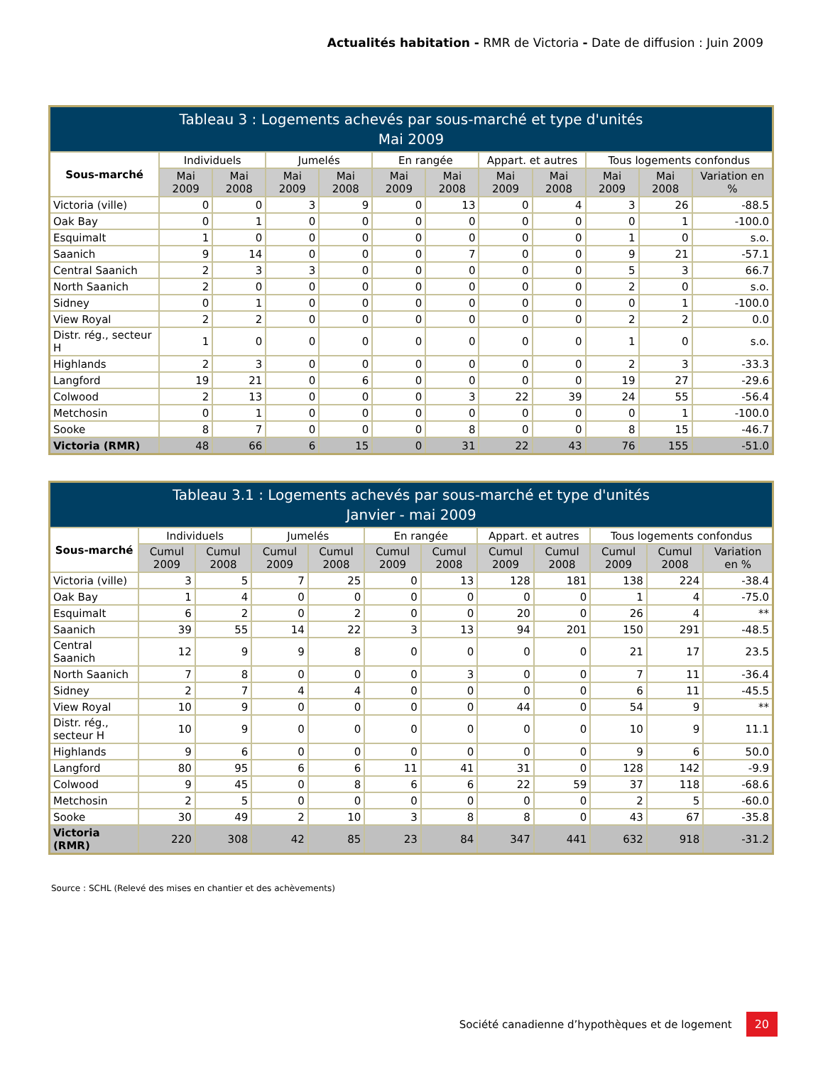Actualités habitation - RMR de Victoria - Date de diffusion : Juin 2009
| Tableau 3 : Logements achevés par sous-marché et type d'unités Mai 2009 | | | | | | | | | | | |
| --- | --- | --- | --- | --- | --- | --- | --- | --- | --- | --- | --- |
| Sous-marché | Individuels | | Jumelés | | En rangée | | Appart. et autres | | Tous logements confondus | | |
| | Mai 2009 | Mai 2008 | Mai 2009 | Mai 2008 | Mai 2009 | Mai 2008 | Mai 2009 | Mai 2008 | Mai 2009 | Mai 2008 | Variation en % |
| Victoria (ville) | 0 | 0 | 3 | 9 | 0 | 13 | 0 | 4 | 3 | 26 | -88.5 |
| Oak Bay | 0 | 1 | 0 | 0 | 0 | 0 | 0 | 0 | 0 | 1 | -100.0 |
| Esquimalt | 1 | 0 | 0 | 0 | 0 | 0 | 0 | 0 | 1 | 0 | s.o. |
| Saanich | 9 | 14 | 0 | 0 | 0 | 7 | 0 | 0 | 9 | 21 | -57.1 |
| Central Saanich | 2 | 3 | 3 | 0 | 0 | 0 | 0 | 0 | 5 | 3 | 66.7 |
| North Saanich | 2 | 0 | 0 | 0 | 0 | 0 | 0 | 0 | 2 | 0 | s.o. |
| Sidney | 0 | 1 | 0 | 0 | 0 | 0 | 0 | 0 | 0 | 1 | -100.0 |
| View Royal | 2 | 2 | 0 | 0 | 0 | 0 | 0 | 0 | 2 | 2 | 0.0 |
| Distr. rég., secteur H | 1 | 0 | 0 | 0 | 0 | 0 | 0 | 0 | 1 | 0 | s.o. |
| Highlands | 2 | 3 | 0 | 0 | 0 | 0 | 0 | 0 | 2 | 3 | -33.3 |
| Langford | 19 | 21 | 0 | 6 | 0 | 0 | 0 | 0 | 19 | 27 | -29.6 |
| Colwood | 2 | 13 | 0 | 0 | 0 | 3 | 22 | 39 | 24 | 55 | -56.4 |
| Metchosin | 0 | 1 | 0 | 0 | 0 | 0 | 0 | 0 | 0 | 1 | -100.0 |
| Sooke | 8 | 7 | 0 | 0 | 0 | 8 | 0 | 0 | 8 | 15 | -46.7 |
| Victoria (RMR) | 48 | 66 | 6 | 15 | 0 | 31 | 22 | 43 | 76 | 155 | -51.0 |
| Tableau 3.1 : Logements achevés par sous-marché et type d'unités Janvier - mai 2009 | | | | | | | | | | | |
| --- | --- | --- | --- | --- | --- | --- | --- | --- | --- | --- | --- |
| Sous-marché | Individuels | | Jumelés | | En rangée | | Appart. et autres | | Tous logements confondus | | |
| | Cumul 2009 | Cumul 2008 | Cumul 2009 | Cumul 2008 | Cumul 2009 | Cumul 2008 | Cumul 2009 | Cumul 2008 | Cumul 2009 | Cumul 2008 | Variation en % |
| Victoria (ville) | 3 | 5 | 7 | 25 | 0 | 13 | 128 | 181 | 138 | 224 | -38.4 |
| Oak Bay | 1 | 4 | 0 | 0 | 0 | 0 | 0 | 0 | 1 | 4 | -75.0 |
| Esquimalt | 6 | 2 | 0 | 2 | 0 | 0 | 20 | 0 | 26 | 4 | ** |
| Saanich | 39 | 55 | 14 | 22 | 3 | 13 | 94 | 201 | 150 | 291 | -48.5 |
| Central Saanich | 12 | 9 | 9 | 8 | 0 | 0 | 0 | 0 | 21 | 17 | 23.5 |
| North Saanich | 7 | 8 | 0 | 0 | 0 | 3 | 0 | 0 | 7 | 11 | -36.4 |
| Sidney | 2 | 7 | 4 | 4 | 0 | 0 | 0 | 0 | 6 | 11 | -45.5 |
| View Royal | 10 | 9 | 0 | 0 | 0 | 0 | 44 | 0 | 54 | 9 | ** |
| Distr. rég., secteur H | 10 | 9 | 0 | 0 | 0 | 0 | 0 | 0 | 10 | 9 | 11.1 |
| Highlands | 9 | 6 | 0 | 0 | 0 | 0 | 0 | 0 | 9 | 6 | 50.0 |
| Langford | 80 | 95 | 6 | 6 | 11 | 41 | 31 | 0 | 128 | 142 | -9.9 |
| Colwood | 9 | 45 | 0 | 8 | 6 | 6 | 22 | 59 | 37 | 118 | -68.6 |
| Metchosin | 2 | 5 | 0 | 0 | 0 | 0 | 0 | 0 | 2 | 5 | -60.0 |
| Sooke | 30 | 49 | 2 | 10 | 3 | 8 | 8 | 0 | 43 | 67 | -35.8 |
| Victoria (RMR) | 220 | 308 | 42 | 85 | 23 | 84 | 347 | 441 | 632 | 918 | -31.2 |
Source : SCHL (Relevé des mises en chantier et des achèvements)
Société canadienne d’hypothèques et de logement 20